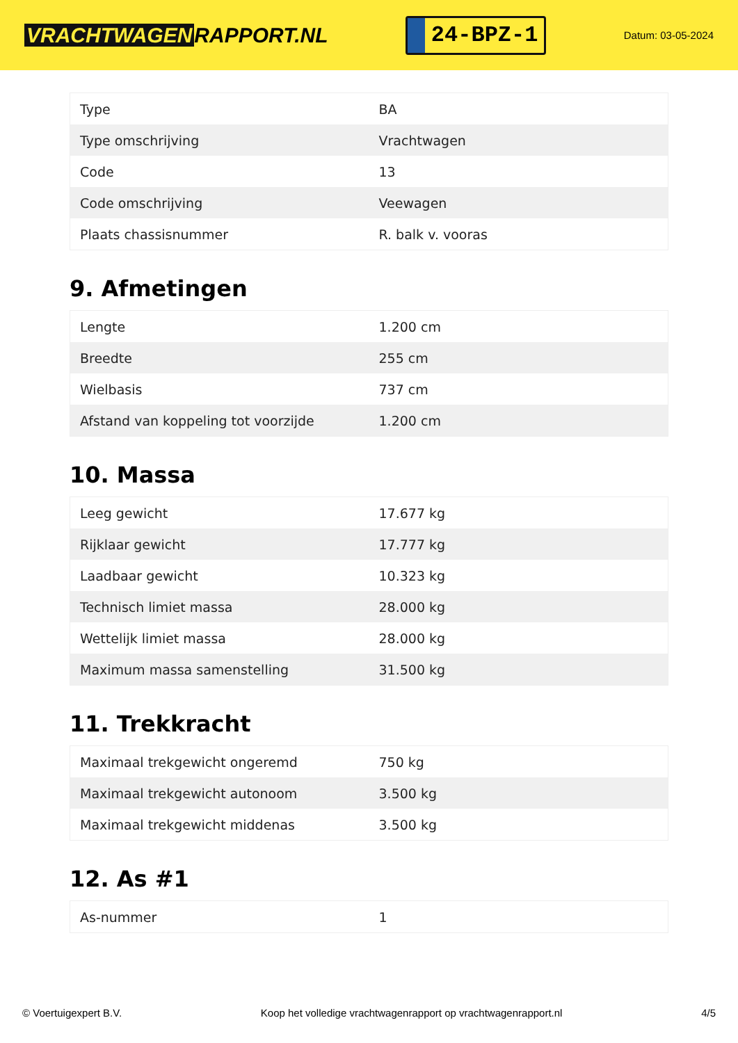VRACHTWAGEN RAPPORT.NL
24-BPZ-1
Datum: 03-05-2024
| Type | BA |
| Type omschrijving | Vrachtwagen |
| Code | 13 |
| Code omschrijving | Veewagen |
| Plaats chassisnummer | R. balk v. vooras |
9. Afmetingen
| Lengte | 1.200 cm |
| Breedte | 255 cm |
| Wielbasis | 737 cm |
| Afstand van koppeling tot voorzijde | 1.200 cm |
10. Massa
| Leeg gewicht | 17.677 kg |
| Rijklaar gewicht | 17.777 kg |
| Laadbaar gewicht | 10.323 kg |
| Technisch limiet massa | 28.000 kg |
| Wettelijk limiet massa | 28.000 kg |
| Maximum massa samenstelling | 31.500 kg |
11. Trekkracht
| Maximaal trekgewicht ongeremd | 750 kg |
| Maximaal trekgewicht autonoom | 3.500 kg |
| Maximaal trekgewicht middenas | 3.500 kg |
12. As #1
| As-nummer | 1 |
© Voertuigexpert B.V. Koop het volledige vrachtwagenrapport op vrachtwagenrapport.nl 4/5